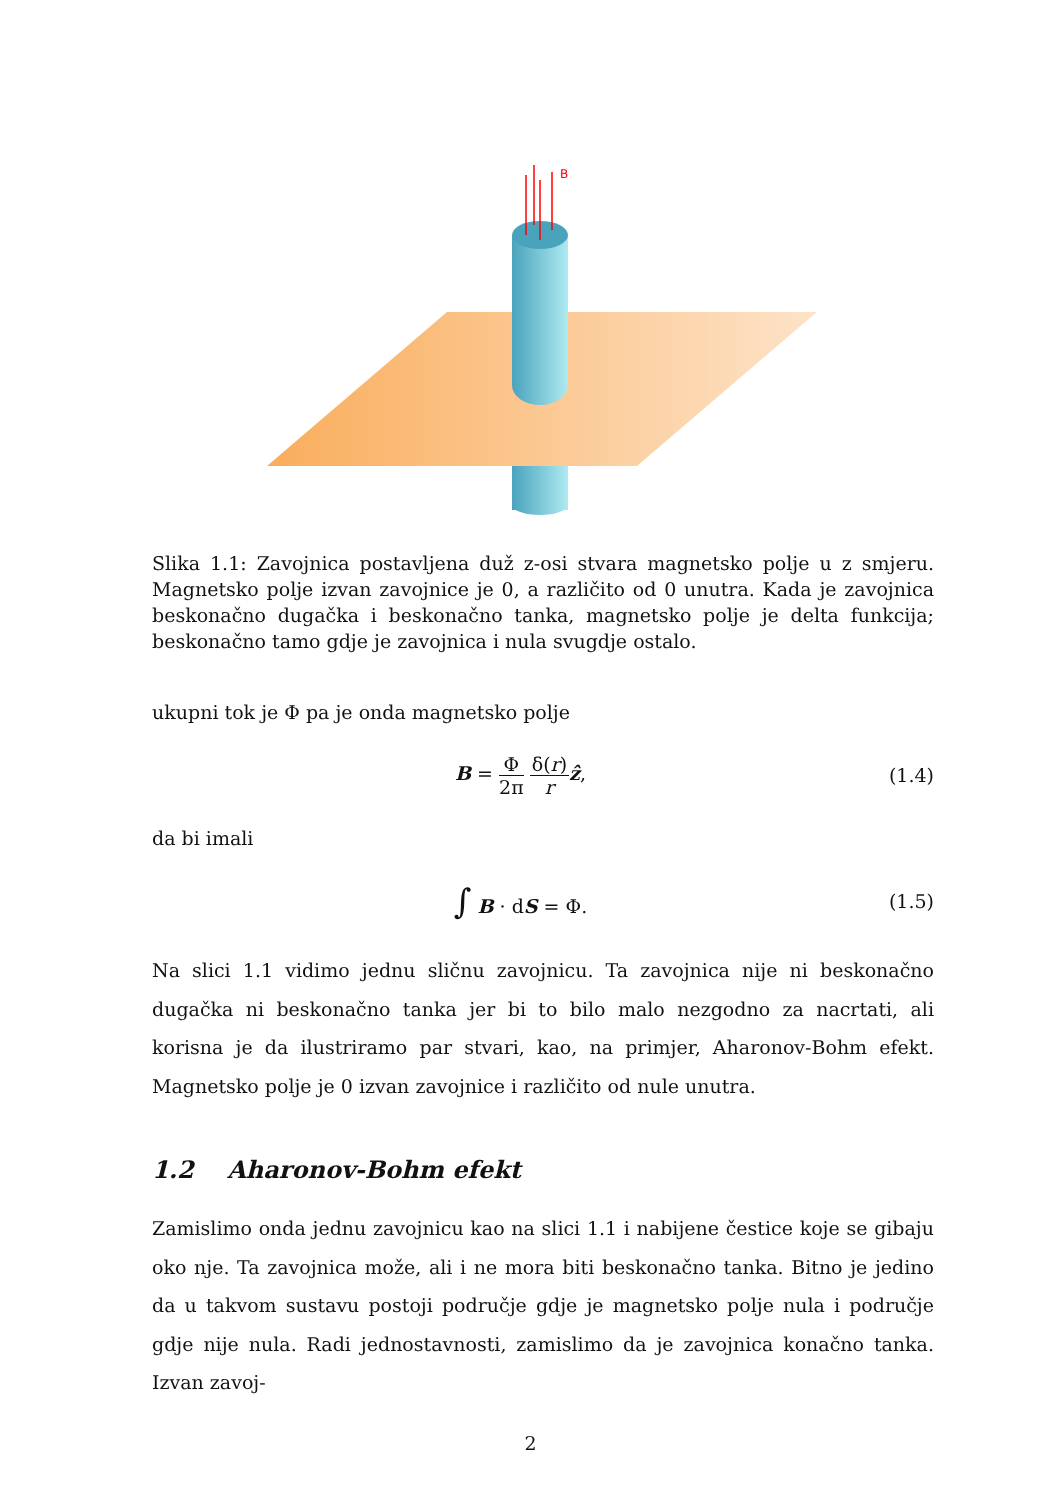B
Slika 1.1: Zavojnica postavljena duž z-osi stvara magnetsko polje u z smjeru. Magnetsko polje izvan zavojnice je 0, a različito od 0 unutra. Kada je zavojnica beskonačno dugačka i beskonačno tanka, magnetsko polje je delta funkcija; beskonačno tamo gdje je zavojnica i nula svugdje ostalo.
ukupni tok je Φ pa je onda magnetsko polje
B = Φ 2π δ(r) r ẑ, (1.4)
da bi imali
∫ B · dS = Φ. (1.5)
Na slici 1.1 vidimo jednu sličnu zavojnicu. Ta zavojnica nije ni beskonačno dugačka ni beskonačno tanka jer bi to bilo malo nezgodno za nacrtati, ali korisna je da ilustriramo par stvari, kao, na primjer, Aharonov-Bohm efekt. Magnetsko polje je 0 izvan zavojnice i različito od nule unutra.
1.2 Aharonov-Bohm efekt
Zamislimo onda jednu zavojnicu kao na slici 1.1 i nabijene čestice koje se gibaju oko nje. Ta zavojnica može, ali i ne mora biti beskonačno tanka. Bitno je jedino da u takvom sustavu postoji područje gdje je magnetsko polje nula i područje gdje nije nula. Radi jednostavnosti, zamislimo da je zavojnica konačno tanka. Izvan zavoj-
2